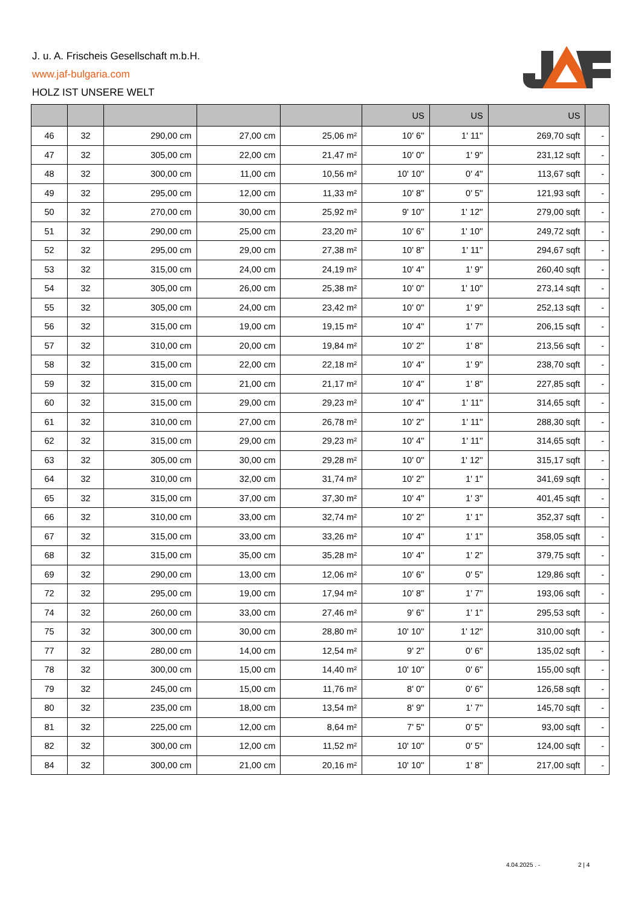J. u. A. Frischeis Gesellschaft m.b.H.
www.jaf-bulgaria.com
HOLZ IST UNSERE WELT
| | | | | | US | US | US | |
| --- | --- | --- | --- | --- | --- | --- | --- | --- |
| 46 | 32 | 290,00 cm | 27,00 cm | 25,06 m² | 10' 6'' | 1' 11'' | 269,70 sqft | - |
| 47 | 32 | 305,00 cm | 22,00 cm | 21,47 m² | 10' 0'' | 1' 9'' | 231,12 sqft | - |
| 48 | 32 | 300,00 cm | 11,00 cm | 10,56 m² | 10' 10'' | 0' 4'' | 113,67 sqft | - |
| 49 | 32 | 295,00 cm | 12,00 cm | 11,33 m² | 10' 8'' | 0' 5'' | 121,93 sqft | - |
| 50 | 32 | 270,00 cm | 30,00 cm | 25,92 m² | 9' 10'' | 1' 12'' | 279,00 sqft | - |
| 51 | 32 | 290,00 cm | 25,00 cm | 23,20 m² | 10' 6'' | 1' 10'' | 249,72 sqft | - |
| 52 | 32 | 295,00 cm | 29,00 cm | 27,38 m² | 10' 8'' | 1' 11'' | 294,67 sqft | - |
| 53 | 32 | 315,00 cm | 24,00 cm | 24,19 m² | 10' 4'' | 1' 9'' | 260,40 sqft | - |
| 54 | 32 | 305,00 cm | 26,00 cm | 25,38 m² | 10' 0'' | 1' 10'' | 273,14 sqft | - |
| 55 | 32 | 305,00 cm | 24,00 cm | 23,42 m² | 10' 0'' | 1' 9'' | 252,13 sqft | - |
| 56 | 32 | 315,00 cm | 19,00 cm | 19,15 m² | 10' 4'' | 1' 7'' | 206,15 sqft | - |
| 57 | 32 | 310,00 cm | 20,00 cm | 19,84 m² | 10' 2'' | 1' 8'' | 213,56 sqft | - |
| 58 | 32 | 315,00 cm | 22,00 cm | 22,18 m² | 10' 4'' | 1' 9'' | 238,70 sqft | - |
| 59 | 32 | 315,00 cm | 21,00 cm | 21,17 m² | 10' 4'' | 1' 8'' | 227,85 sqft | - |
| 60 | 32 | 315,00 cm | 29,00 cm | 29,23 m² | 10' 4'' | 1' 11'' | 314,65 sqft | - |
| 61 | 32 | 310,00 cm | 27,00 cm | 26,78 m² | 10' 2'' | 1' 11'' | 288,30 sqft | - |
| 62 | 32 | 315,00 cm | 29,00 cm | 29,23 m² | 10' 4'' | 1' 11'' | 314,65 sqft | - |
| 63 | 32 | 305,00 cm | 30,00 cm | 29,28 m² | 10' 0'' | 1' 12'' | 315,17 sqft | - |
| 64 | 32 | 310,00 cm | 32,00 cm | 31,74 m² | 10' 2'' | 1' 1'' | 341,69 sqft | - |
| 65 | 32 | 315,00 cm | 37,00 cm | 37,30 m² | 10' 4'' | 1' 3'' | 401,45 sqft | - |
| 66 | 32 | 310,00 cm | 33,00 cm | 32,74 m² | 10' 2'' | 1' 1'' | 352,37 sqft | - |
| 67 | 32 | 315,00 cm | 33,00 cm | 33,26 m² | 10' 4'' | 1' 1'' | 358,05 sqft | - |
| 68 | 32 | 315,00 cm | 35,00 cm | 35,28 m² | 10' 4'' | 1' 2'' | 379,75 sqft | - |
| 69 | 32 | 290,00 cm | 13,00 cm | 12,06 m² | 10' 6'' | 0' 5'' | 129,86 sqft | - |
| 72 | 32 | 295,00 cm | 19,00 cm | 17,94 m² | 10' 8'' | 1' 7'' | 193,06 sqft | - |
| 74 | 32 | 260,00 cm | 33,00 cm | 27,46 m² | 9' 6'' | 1' 1'' | 295,53 sqft | - |
| 75 | 32 | 300,00 cm | 30,00 cm | 28,80 m² | 10' 10'' | 1' 12'' | 310,00 sqft | - |
| 77 | 32 | 280,00 cm | 14,00 cm | 12,54 m² | 9' 2'' | 0' 6'' | 135,02 sqft | - |
| 78 | 32 | 300,00 cm | 15,00 cm | 14,40 m² | 10' 10'' | 0' 6'' | 155,00 sqft | - |
| 79 | 32 | 245,00 cm | 15,00 cm | 11,76 m² | 8' 0'' | 0' 6'' | 126,58 sqft | - |
| 80 | 32 | 235,00 cm | 18,00 cm | 13,54 m² | 8' 9'' | 1' 7'' | 145,70 sqft | - |
| 81 | 32 | 225,00 cm | 12,00 cm | 8,64 m² | 7' 5'' | 0' 5'' | 93,00 sqft | - |
| 82 | 32 | 300,00 cm | 12,00 cm | 11,52 m² | 10' 10'' | 0' 5'' | 124,00 sqft | - |
| 84 | 32 | 300,00 cm | 21,00 cm | 20,16 m² | 10' 10'' | 1' 8'' | 217,00 sqft | - |
4.04.2025 . - 2 | 4